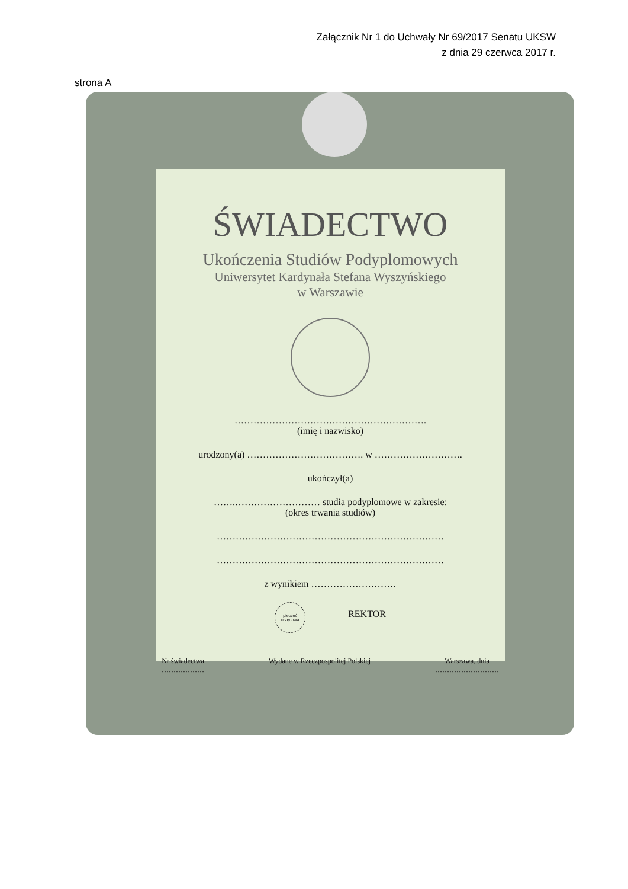Załącznik Nr 1 do Uchwały Nr 69/2017 Senatu UKSW
z dnia 29 czerwca 2017 r.
strona A
ŚWIADECTWO
Ukończenia Studiów Podyplomowych
Uniwersytet Kardynała Stefana Wyszyńskiego
w Warszawie
…………………………………………………….
(imię i nazwisko)
urodzony(a) ………………………………. w ……………………….
ukończył(a)
…….……………………… studia podyplomowe w zakresie:
(okres trwania studiów)
………………………………………………………………
………………………………………………………………
z wynikiem ………………………
pieczęć
urzędowa REKTOR
Nr świadectwa
……………… Wydane w Rzeczpospolitej Polskiej Warszawa, dnia
………………………